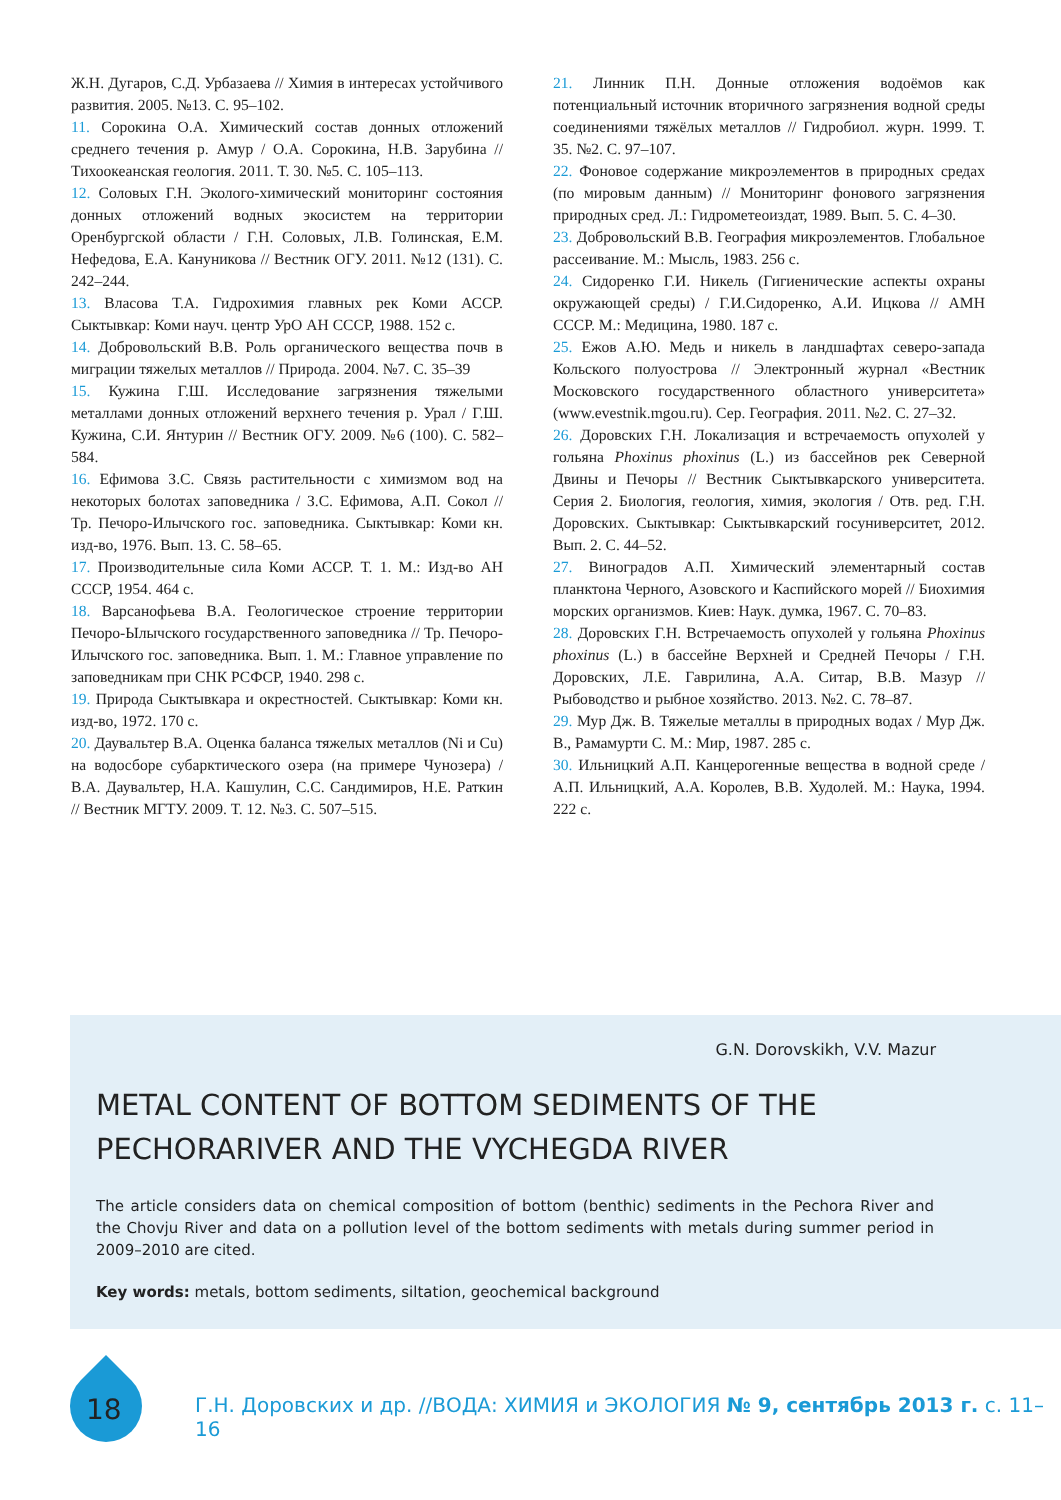Ж.Н. Дугаров, С.Д. Урбазаева // Химия в интересах устойчивого развития. 2005. №13. С. 95–102.
11. Сорокина О.А. Химический состав донных отложений среднего течения р. Амур / О.А. Сорокина, Н.В. Зарубина // Тихоокеанская геология. 2011. Т. 30. №5. С. 105–113.
12. Соловых Г.Н. Эколого-химический мониторинг состояния донных отложений водных экосистем на территории Оренбургской области / Г.Н. Соловых, Л.В. Голинская, Е.М. Нефедова, Е.А. Кануникова // Вестник ОГУ. 2011. №12 (131). С. 242–244.
13. Власова Т.А. Гидрохимия главных рек Коми АССР. Сыктывкар: Коми науч. центр УрО АН СССР, 1988. 152 с.
14. Добровольский В.В. Роль органического вещества почв в миграции тяжелых металлов // Природа. 2004. №7. С. 35–39
15. Кужина Г.Ш. Исследование загрязнения тяжелыми металлами донных отложений верхнего течения р. Урал / Г.Ш. Кужина, С.И. Янтурин // Вестник ОГУ. 2009. №6 (100). С. 582–584.
16. Ефимова З.С. Связь растительности с химизмом вод на некоторых болотах заповедника / З.С. Ефимова, А.П. Сокол // Тр. Печоро-Илычского гос. заповедника. Сыктывкар: Коми кн. изд-во, 1976. Вып. 13. С. 58–65.
17. Производительные сила Коми АССР. Т. 1. М.: Изд-во АН СССР, 1954. 464 с.
18. Варсанофьева В.А. Геологическое строение территории Печоро-Ылычского государственного заповедника // Тр. Печоро-Илычского гос. заповедника. Вып. 1. М.: Главное управление по заповедникам при СНК РСФСР, 1940. 298 с.
19. Природа Сыктывкара и окрестностей. Сыктывкар: Коми кн. изд-во, 1972. 170 с.
20. Даувальтер В.А. Оценка баланса тяжелых металлов (Ni и Cu) на водосборе субарктического озера (на примере Чунозера) / В.А. Даувальтер, Н.А. Кашулин, С.С. Сандимиров, Н.Е. Раткин // Вестник МГТУ. 2009. Т. 12. №3. С. 507–515.
21. Линник П.Н. Донные отложения водоёмов как потенциальный источник вторичного загрязнения водной среды соединениями тяжёлых металлов // Гидробиол. журн. 1999. Т. 35. №2. С. 97–107.
22. Фоновое содержание микроэлементов в природных средах (по мировым данным) // Мониторинг фонового загрязнения природных сред. Л.: Гидрометеоиздат, 1989. Вып. 5. С. 4–30.
23. Добровольский В.В. География микроэлементов. Глобальное рассеивание. М.: Мысль, 1983. 256 с.
24. Сидоренко Г.И. Никель (Гигиенические аспекты охраны окружающей среды) / Г.И.Сидоренко, А.И. Ицкова // АМН СССР. М.: Медицина, 1980. 187 с.
25. Ежов А.Ю. Медь и никель в ландшафтах северо-запада Кольского полуострова // Электронный журнал «Вестник Московского государственного областного университета» (www.evestnik.mgou.ru). Сер. География. 2011. №2. С. 27–32.
26. Доровских Г.Н. Локализация и встречаемость опухолей у гольяна Phoxinus phoxinus (L.) из бассейнов рек Северной Двины и Печоры // Вестник Сыктывкарского университета. Серия 2. Биология, геология, химия, экология / Отв. ред. Г.Н. Доровских. Сыктывкар: Сыктывкарский госуниверситет, 2012. Вып. 2. С. 44–52.
27. Виноградов А.П. Химический элементарный состав планктона Черного, Азовского и Каспийского морей // Биохимия морских организмов. Киев: Наук. думка, 1967. С. 70–83.
28. Доровских Г.Н. Встречаемость опухолей у гольяна Phoxinus phoxinus (L.) в бассейне Верхней и Средней Печоры / Г.Н. Доровских, Л.Е. Гаврилина, А.А. Ситар, В.В. Мазур // Рыбоводство и рыбное хозяйство. 2013. №2. С. 78–87.
29. Мур Дж. В. Тяжелые металлы в природных водах / Мур Дж. В., Рамамурти С. М.: Мир, 1987. 285 с.
30. Ильницкий А.П. Канцерогенные вещества в водной среде / А.П. Ильницкий, А.А. Королев, В.В. Худолей. М.: Наука, 1994. 222 с.
G.N. Dorovskikh, V.V. Mazur
METAL CONTENT OF BOTTOM SEDIMENTS OF THE PECHORARIVER AND THE VYCHEGDA RIVER
The article considers data on chemical composition of bottom (benthic) sediments in the Pechora River and the Chovju River and data on a pollution level of the bottom sediments with metals during summer period in 2009–2010 are cited.
Key words: metals, bottom sediments, siltation, geochemical background
18
Г.Н. Доровских и др. //ВОДА: ХИМИЯ и ЭКОЛОГИЯ № 9, сентябрь 2013 г. с. 11–16